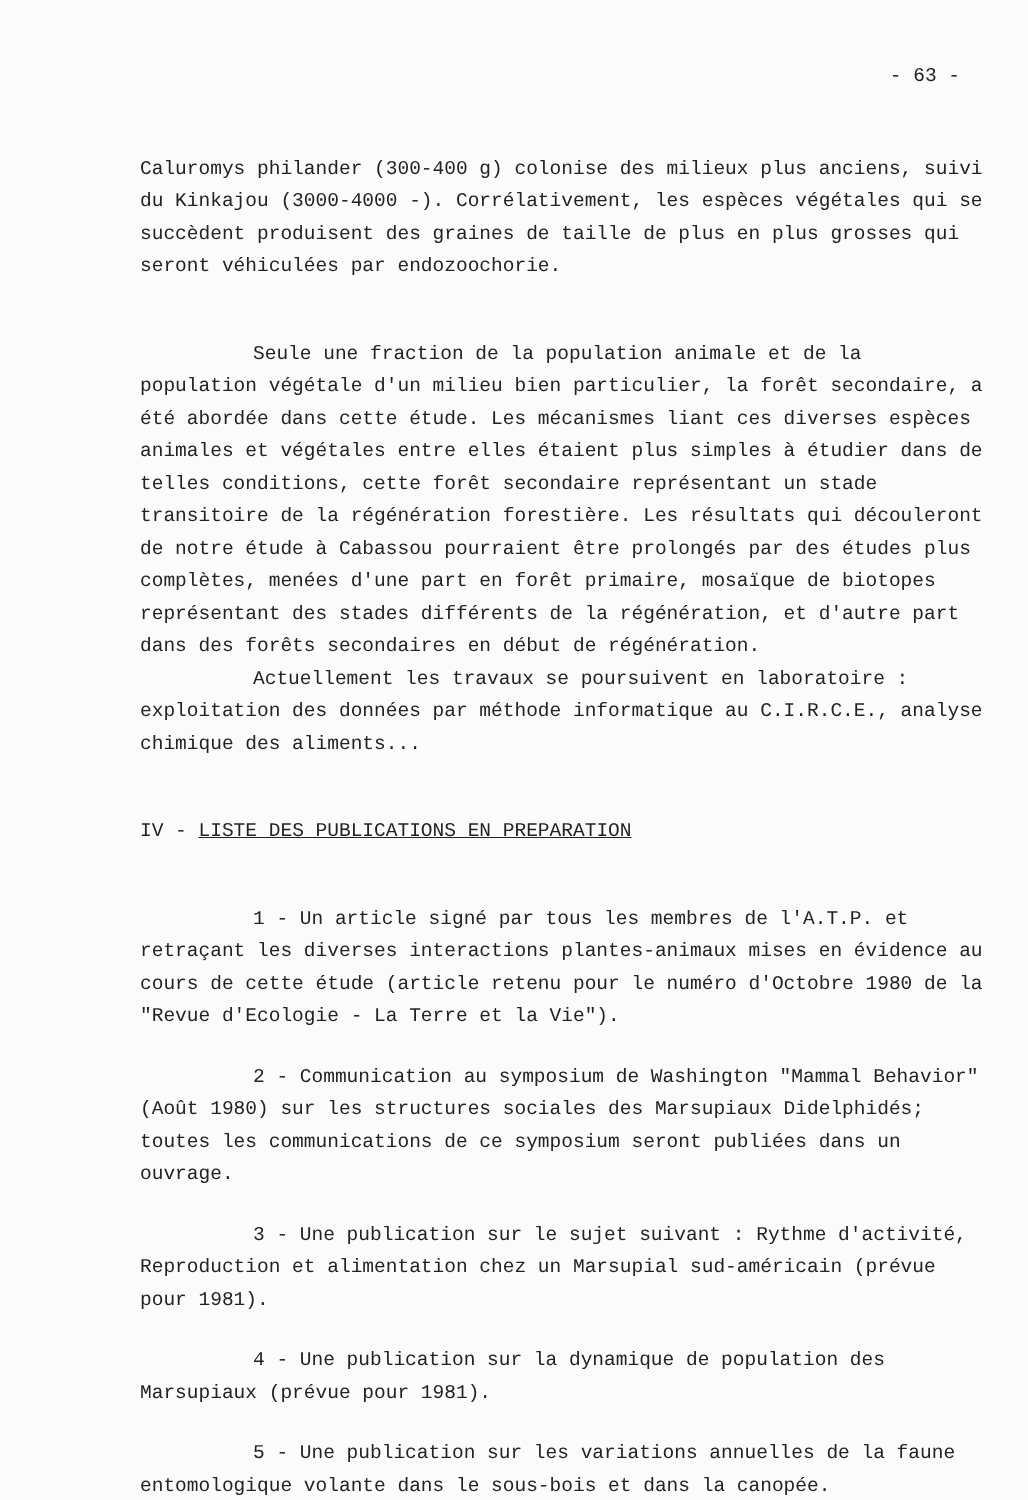- 63 -
Caluromys philander (300-400 g) colonise des milieux plus anciens, suivi du Kinkajou (3000-4000 -). Corrélativement, les espèces végétales qui se succèdent produisent des graines de taille de plus en plus grosses qui seront véhiculées par endozoochorie.
Seule une fraction de la population animale et de la population végétale d'un milieu bien particulier, la forêt secondaire, a été abordée dans cette étude. Les mécanismes liant ces diverses espèces animales et végétales entre elles étaient plus simples à étudier dans de telles conditions, cette forêt secondaire représentant un stade transitoire de la régénération forestière. Les résultats qui découleront de notre étude à Cabassou pourraient être prolongés par des études plus complètes, menées d'une part en forêt primaire, mosaïque de biotopes représentant des stades différents de la régénération, et d'autre part dans des forêts secondaires en début de régénération.
Actuellement les travaux se poursuivent en laboratoire : exploitation des données par méthode informatique au C.I.R.C.E., analyse chimique des aliments...
IV - LISTE DES PUBLICATIONS EN PREPARATION
1 - Un article signé par tous les membres de l'A.T.P. et retraçant les diverses interactions plantes-animaux mises en évidence au cours de cette étude (article retenu pour le numéro d'Octobre 1980 de la "Revue d'Ecologie - La Terre et la Vie").
2 - Communication au symposium de Washington "Mammal Behavior" (Août 1980) sur les structures sociales des Marsupiaux Didelphidés; toutes les communications de ce symposium seront publiées dans un ouvrage.
3 - Une publication sur le sujet suivant : Rythme d'activité, Reproduction et alimentation chez un Marsupial sud-américain (prévue pour 1981).
4 - Une publication sur la dynamique de population des Marsupiaux (prévue pour 1981).
5 - Une publication sur les variations annuelles de la faune entomologique volante dans le sous-bois et dans la canopée.